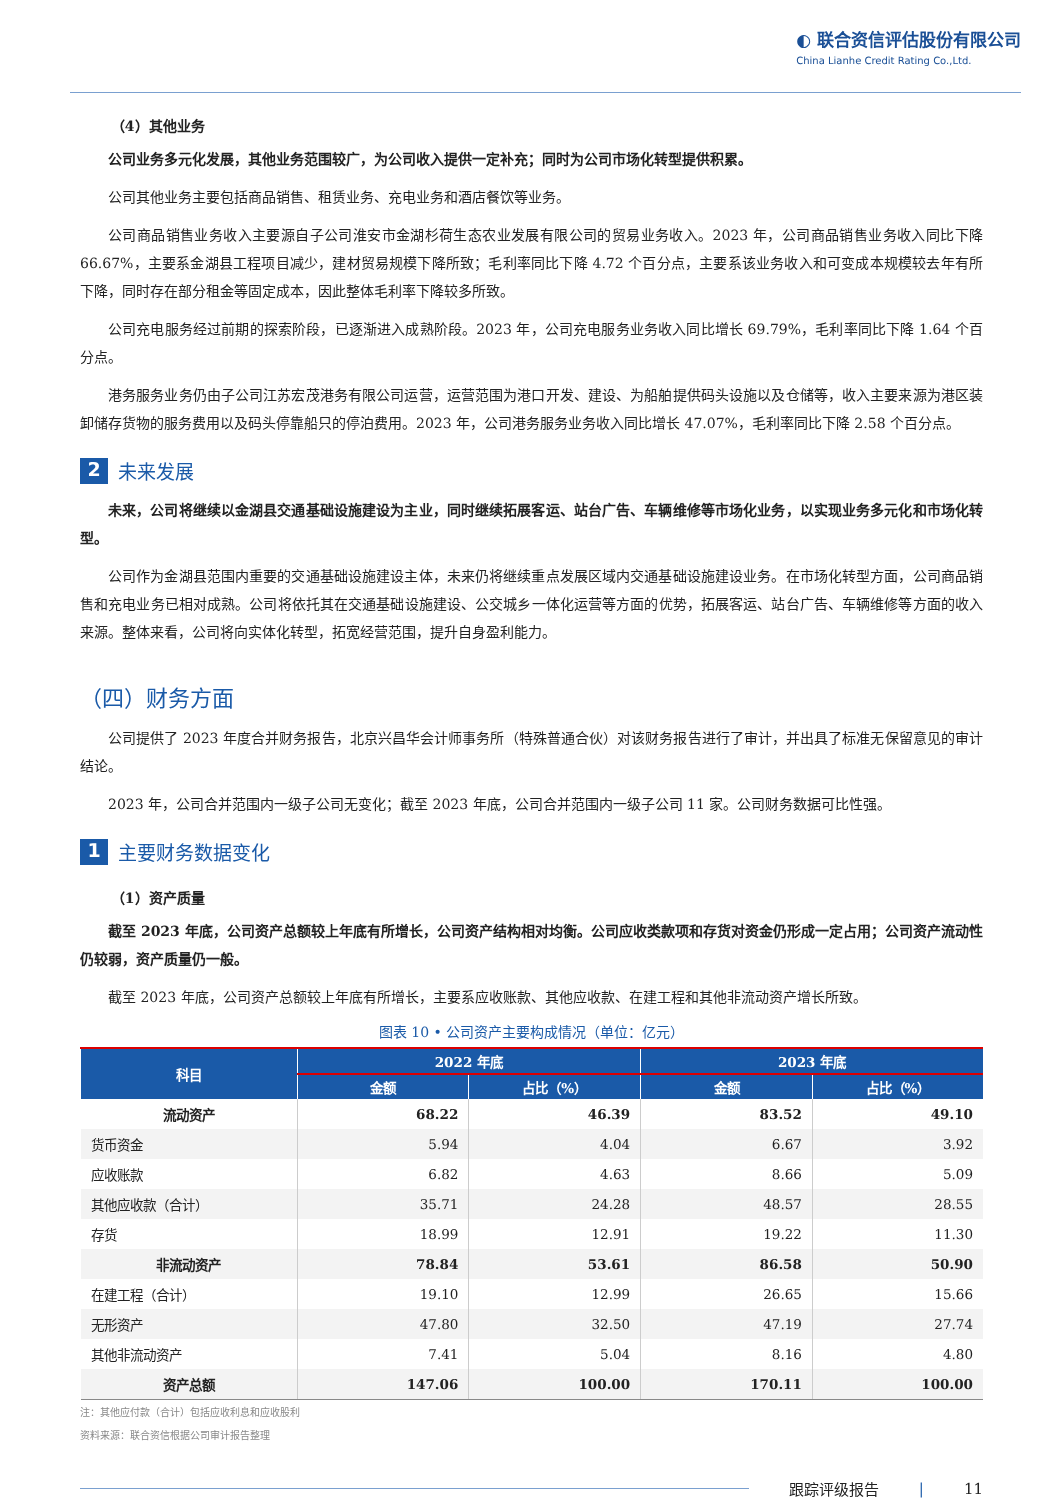◐ 联合资信评估股份有限公司
China Lianhe Credit Rating Co.,Ltd.
（4）其他业务
公司业务多元化发展，其他业务范围较广，为公司收入提供一定补充；同时为公司市场化转型提供积累。
公司其他业务主要包括商品销售、租赁业务、充电业务和酒店餐饮等业务。
公司商品销售业务收入主要源自子公司淮安市金湖杉荷生态农业发展有限公司的贸易业务收入。2023 年，公司商品销售业务收入同比下降 66.67%，主要系金湖县工程项目减少，建材贸易规模下降所致；毛利率同比下降 4.72 个百分点，主要系该业务收入和可变成本规模较去年有所下降，同时存在部分租金等固定成本，因此整体毛利率下降较多所致。
公司充电服务经过前期的探索阶段，已逐渐进入成熟阶段。2023 年，公司充电服务业务收入同比增长 69.79%，毛利率同比下降 1.64 个百分点。
港务服务业务仍由子公司江苏宏茂港务有限公司运营，运营范围为港口开发、建设、为船舶提供码头设施以及仓储等，收入主要来源为港区装卸储存货物的服务费用以及码头停靠船只的停泊费用。2023 年，公司港务服务业务收入同比增长 47.07%，毛利率同比下降 2.58 个百分点。
2 未来发展
未来，公司将继续以金湖县交通基础设施建设为主业，同时继续拓展客运、站台广告、车辆维修等市场化业务，以实现业务多元化和市场化转型。
公司作为金湖县范围内重要的交通基础设施建设主体，未来仍将继续重点发展区域内交通基础设施建设业务。在市场化转型方面，公司商品销售和充电业务已相对成熟。公司将依托其在交通基础设施建设、公交城乡一体化运营等方面的优势，拓展客运、站台广告、车辆维修等方面的收入来源。整体来看，公司将向实体化转型，拓宽经营范围，提升自身盈利能力。
（四）财务方面
公司提供了 2023 年度合并财务报告，北京兴昌华会计师事务所（特殊普通合伙）对该财务报告进行了审计，并出具了标准无保留意见的审计结论。
2023 年，公司合并范围内一级子公司无变化；截至 2023 年底，公司合并范围内一级子公司 11 家。公司财务数据可比性强。
1 主要财务数据变化
（1）资产质量
截至 2023 年底，公司资产总额较上年底有所增长，公司资产结构相对均衡。公司应收类款项和存货对资金仍形成一定占用；公司资产流动性仍较弱，资产质量仍一般。
截至 2023 年底，公司资产总额较上年底有所增长，主要系应收账款、其他应收款、在建工程和其他非流动资产增长所致。
图表 10 • 公司资产主要构成情况（单位：亿元）
| 科目 | 2022 年底 | | 2023 年底 | |
| --- | --- | --- | --- | --- |
| | 金额 | 占比（%） | 金额 | 占比（%） |
| 流动资产 | 68.22 | 46.39 | 83.52 | 49.10 |
| 货币资金 | 5.94 | 4.04 | 6.67 | 3.92 |
| 应收账款 | 6.82 | 4.63 | 8.66 | 5.09 |
| 其他应收款（合计） | 35.71 | 24.28 | 48.57 | 28.55 |
| 存货 | 18.99 | 12.91 | 19.22 | 11.30 |
| 非流动资产 | 78.84 | 53.61 | 86.58 | 50.90 |
| 在建工程（合计） | 19.10 | 12.99 | 26.65 | 15.66 |
| 无形资产 | 47.80 | 32.50 | 47.19 | 27.74 |
| 其他非流动资产 | 7.41 | 5.04 | 8.16 | 4.80 |
| 资产总额 | 147.06 | 100.00 | 170.11 | 100.00 |
注：其他应付款（合计）包括应收利息和应收股利
资料来源：联合资信根据公司审计报告整理
跟踪评级报告 | 11